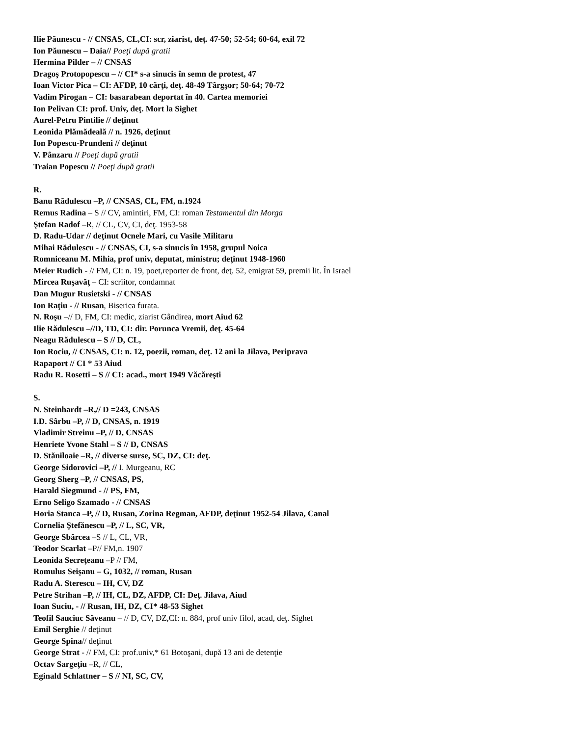Ilie Păunescu - // CNSAS, CL,CI: scr, ziarist, deţ. 47-50; 52-54; 60-64, exil 72
Ion Păunescu – Daia// Poeţi după gratii
Hermina Pilder – // CNSAS
Dragoş Protopopescu – // CI* s-a sinucis în semn de protest, 47
Ioan Victor Pica – CI: AFDP, 10 cărţi, deţ. 48-49 Târgşor; 50-64; 70-72
Vadim Pirogan – CI: basarabean deportat în 40. Cartea memoriei
Ion Pelivan CI: prof. Univ, deţ. Mort la Sighet
Aurel-Petru Pintilie // deţinut
Leonida Plămădeală // n. 1926, deţinut
Ion Popescu-Prundeni // deţinut
V. Pânzaru // Poeţi după gratii
Traian Popescu // Poeţi după gratii
R.
Banu Rădulescu –P, // CNSAS, CL, FM, n.1924
Remus Radina – S // CV, amintiri, FM, CI: roman Testamentul din Morga
Ştefan Radof –R, // CL, CV, CI, deţ. 1953-58
D. Radu-Udar // deţinut Ocnele Mari, cu Vasile Militaru
Mihai Rădulescu - // CNSAS, CI, s-a sinucis în 1958, grupul Noica
Romniceanu M. Mihia, prof univ, deputat, ministru; deţinut 1948-1960
Meier Rudich - // FM, CI: n. 19, poet,reporter de front, deţ. 52, emigrat 59, premii lit. În Israel
Mircea Ruşavăţ – CI: scriitor, condamnat
Dan Mugur Rusietski - // CNSAS
Ion Raţiu - // Rusan, Biserica furata.
N. Roşu –// D, FM, CI: medic, ziarist Gândirea, mort Aiud 62
Ilie Rădulescu –//D, TD, CI: dir. Porunca Vremii, deţ. 45-64
Neagu Rădulescu – S // D, CL,
Ion Rociu, // CNSAS, CI: n. 12, poezii, roman, deţ. 12 ani la Jilava, Periprava
Rapaport // CI * 53 Aiud
Radu R. Rosetti – S // CI: acad., mort 1949 Văcăreşti
S.
N. Steinhardt –R,// D =243, CNSAS
I.D. Sârbu –P, // D, CNSAS, n. 1919
Vladimir Streinu –P, // D, CNSAS
Henriete Yvone Stahl – S // D, CNSAS
D. Stăniloaie –R, // diverse surse, SC, DZ, CI: deţ.
George Sidorovici –P, // I. Murgeanu, RC
Georg Sherg –P, // CNSAS, PS,
Harald Siegmund - // PS, FM,
Erno Seligo Szamado - // CNSAS
Horia Stanca –P, // D, Rusan, Zorina Regman, AFDP, deţinut 1952-54 Jilava, Canal
Cornelia Ştefănescu –P, // L, SC, VR,
George Sbârcea –S // L, CL, VR,
Teodor Scarlat –P// FM,n. 1907
Leonida Secreţeanu –P // FM,
Romulus Seişanu – G, 1032, // roman, Rusan
Radu A. Sterescu – IH, CV, DZ
Petre Strihan –P, // IH, CL, DZ, AFDP, CI: Deţ. Jilava, Aiud
Ioan Suciu, - // Rusan, IH, DZ, CI* 48-53 Sighet
Teofil Sauciuc Săveanu – // D, CV, DZ,CI: n. 884, prof univ filol, acad, deţ. Sighet
Emil Serghie // deţinut
George Spina// deţinut
George Strat - // FM, CI: prof.univ,* 61 Botoşani, după 13 ani de detenţie
Octav Sargeţiu –R, // CL,
Eginald Schlattner – S // NI, SC, CV,